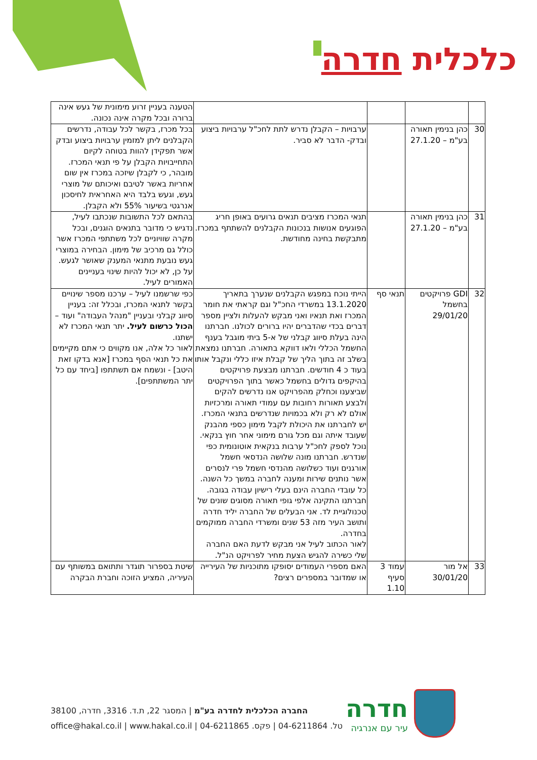כלכלית חדרה
| | | | | הטענה בעניין זרוע מימונית של געש אינה ברורה ובכל מקרה אינה נכונה. |
| 30 | כהן בנימין תאורה בע"מ – 27.1.20 | | ערבויות – הקבלן נדרש לתת לחכ"ל ערבויות ביצוע ובדק- הדבר לא סביר. | בכל מכרז, בקשר לכל עבודה, נדרשים הקבלנים ליתן למזמין ערבויות ביצוע ובדק אשר תפקידן להוות בטוחה לקיום התחייבויות הקבלן על פי תנאי המכרז. מובהר, כי לקבלן שיזכה במכרז אין שום אחריות באשר לטיבם ואיכותם של מוצרי געש, וגעש בלבד היא האחראית לחיסכון אנרגטי בשיעור 55% ולא הקבלן. |
| 31 | כהן בנימין תאורה בע"מ – 27.1.20 | | תנאי המכרז מציבים תנאים גרועים באופן חריג הפוגעים אנושות בנכונות הקבלנים להשתתף במכרז. מתבקשת בחינה מחודשת. | בהתאם לכל התשובות שנכתבו לעיל, נדגיש כי מדובר בתנאים הוגנים, ובכל מקרה שוויוניים לכל משתתפי המכרז אשר כולל גם מרכיב של מימון. הבחירה במוצרי געש נובעת מתנאי המענק שאושר לגעש. על כן, לא יכול להיות שינוי בעניינים האמורים לעיל. |
| 32 | GDI פרויקטים בחשמל 29/01/20 | תנאי סף | הייתי נוכח במפגש הקבלנים שנערך בתאריך 13.1.2020 במשרדי החכ"ל וגם קראתי את חומר המכרז ואת תנאיו ואני מבקש להעלות ולציין מספר דברים בכדי שהדברים יהיו ברורים לכולנו. חברתנו הינה בעלת סיווג קבלני של א-5 ביתי מוגבל בענף החשמל הכללי ולאו דווקא בתאורה. חברתנו נמצאת בשלב זה בתוך הליך של קבלת איזו כללי ונקבל אותו בעוד כ 4 חודשים. חברתנו מבצעת פרויקטים בהיקפים גדולים בחשמל כאשר בתוך הפרויקטים שביצענו וכחלק מהפרויקט אנו נדרשים להקים ולבצע תאורות רחובות עם עמודי תאורה ומרכזיות אולם לא רק ולא בכמויות שנדרשים בתנאי המכרז. יש לחברתנו את היכולת לקבל מימון כספי מהבנק שעובד איתה וגם מכל גורם מימוני אחר חוץ בנקאי. נוכל לספק לחכ"ל ערבות בנקאית אוטונומית כפי שנדרש. חברתנו מונה שלושה הנדסאי חשמל אורגנים ועוד כשלושה מהנדסי חשמל פרי לנסרים אשר נותנים שירות ומענה לחברה במשך כל השנה. כל עובדי החברה הינם בעלי רישיון עבודה בגובה. חברתנו התקינה אלפי גופי תאורה מסוגים שונים של טכנולוגיית לד. אני הבעלים של החברה יליד חדרה ותושב העיר מזה 53 שנים ומשרדי החברה ממוקמים בחדרה. לאור הכתוב לעיל אני מבקש לדעת האם החברה שלי כשירה להגיש הצעת מחיר לפרויקט הנ"ל. | כפי שרשמנו לעיל – ערכנו מספר שינויים בקשר לתנאי המכרז, ובכלל זה: בעניין סיווג קבלני ובעניין "מנהל העבודה" ועוד – הכול כרשום לעיל. יתר תנאי המכרז לא ישתנו. לאור כל אלה, אנו מקווים כי אתם מקיימים את כל תנאי הסף במכרז [אנא בדקו זאת היטב] - ונשמח אם תשתתפו [ביחד עם כל יתר המשתתפים]. |
| 33 | אל מור 30/01/20 | עמוד 3 סעיף 1.10 | האם מספרי העמודים יסופקו מתוכניות של העירייה או שמדובר במספרים רצים? | שיטת בספרור תוגדר ותתואם במשותף עם העיריה, המציע הזוכה וחברת הבקרה |
חדרה
עיר עם אנרגיה
החברה הכלכלית לחדרה בע"מ | המסגר 22, ת.ד. 3316, חדרה, 38100
טל. 04-6211864 | פקס. 04-6211865 | office@hakal.co.il | www.hakal.co.il